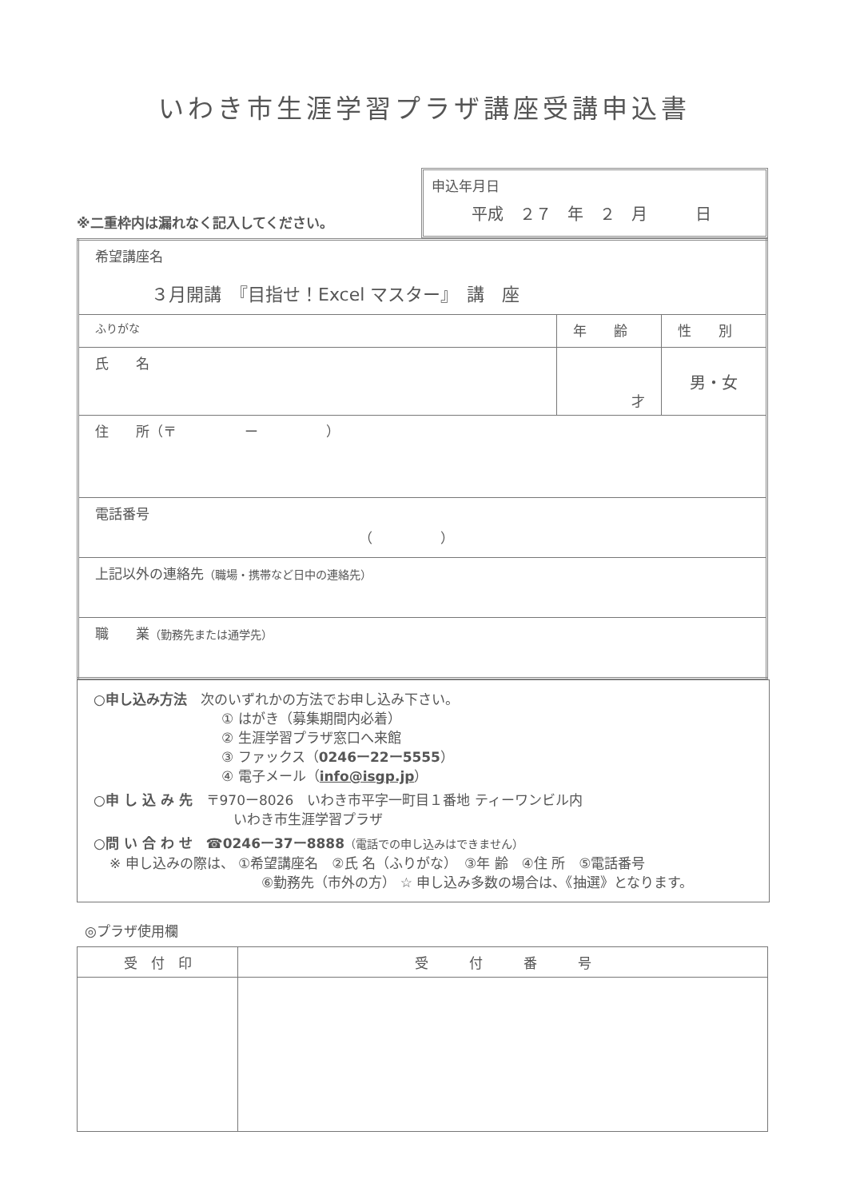いわき市生涯学習プラザ講座受講申込書
※二重枠内は漏れなく記入してください。
申込年月日
平成　２７　年　２　月　　　日
| 希望講座名 ３月開講 『目指せ！Excel マスター』 講 座 | | |
| ふりがな | 年 齢 | 性 別 |
| 氏 名 | 才 | 男・女 |
| 住 所（〒 ー ） | | |
| 電話番号 （ ） | | |
| 上記以外の連絡先 （職場・携帯など日中の連絡先） | | |
| 職 業 （勤務先または通学先） | | |
○申し込み方法　次のいずれかの方法でお申し込み下さい。
① はがき（募集期間内必着）
② 生涯学習プラザ窓口へ来館
③ ファックス（0246ー22ー5555）
④ 電子メール（info@isgp.jp）
○申 し 込 み 先　〒970ー8026　いわき市平字一町目１番地 ティーワンビル内
いわき市生涯学習プラザ
○問 い 合 わ せ　☎0246ー37ー8888（電話での申し込みはできません）
※ 申し込みの際は、 ①希望講座名　②氏 名（ふりがな）　③年 齢　④住 所　⑤電話番号
⑥勤務先（市外の方） ☆ 申し込み多数の場合は、《抽選》となります。
◎プラザ使用欄
| 受 付 印 | 受 付 番 号 |
| --- | --- |